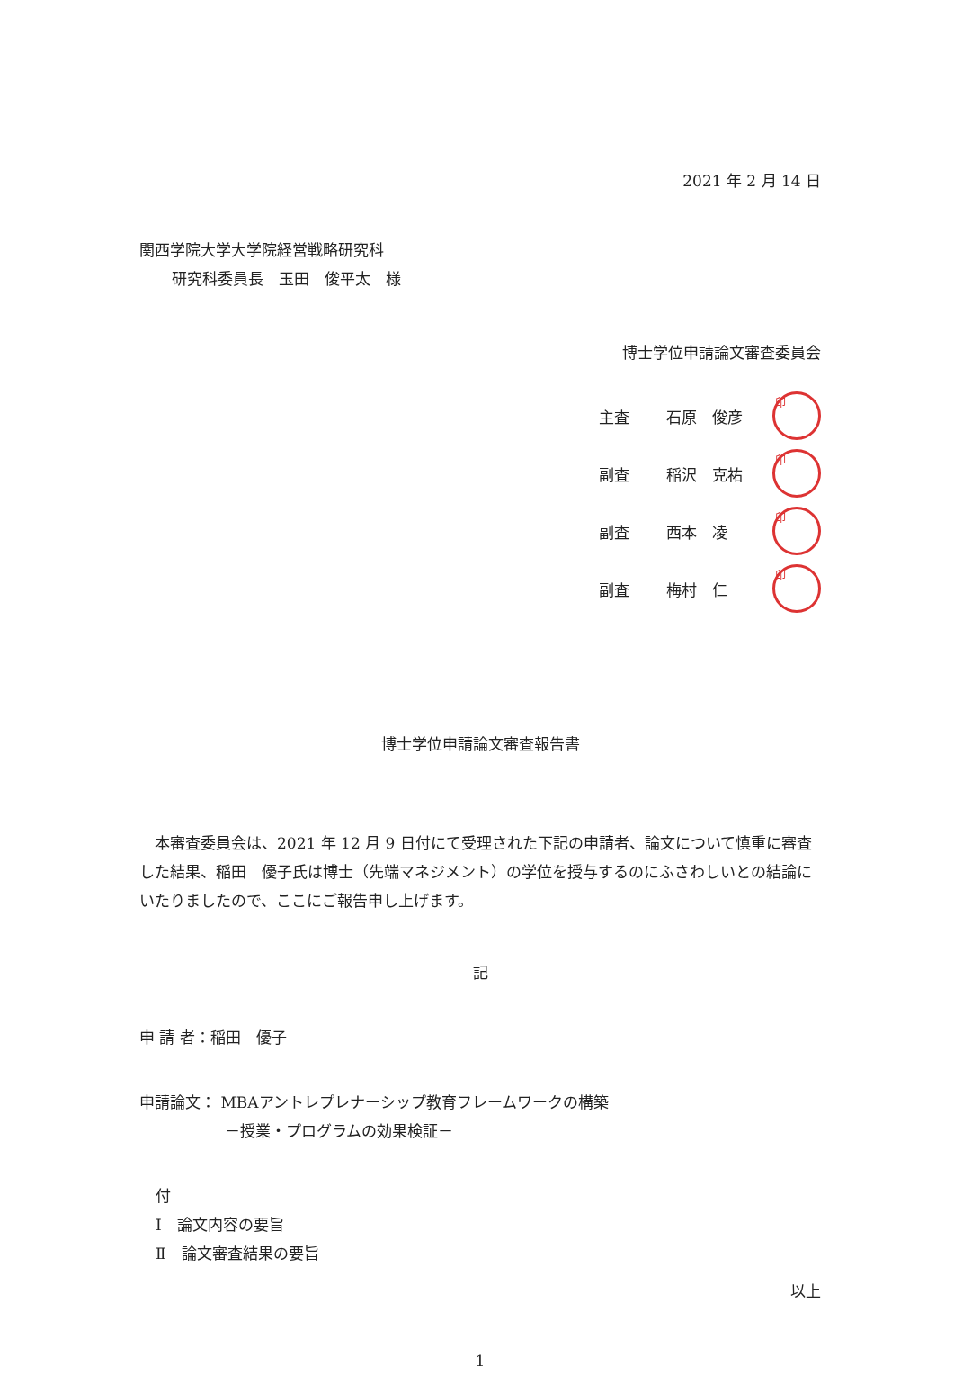2021 年 2 月 14 日
関西学院大学大学院経営戦略研究科
研究科委員長　玉田　俊平太　様
博士学位申請論文審査委員会
主査 石原　俊彦 印
副査 稲沢　克祐 印
副査 西本　凌 印
副査 梅村　仁 印
博士学位申請論文審査報告書
　本審査委員会は、2021 年 12 月 9 日付にて受理された下記の申請者、論文について慎重に審査した結果、稲田　優子氏は博士（先端マネジメント）の学位を授与するのにふさわしいとの結論にいたりましたので、ここにご報告申し上げます。
記
申 請 者：稲田　優子
申請論文： MBAアントレプレナーシップ教育フレームワークの構築
－授業・プログラムの効果検証－
付
Ⅰ　論文内容の要旨
Ⅱ　論文審査結果の要旨
以上
1